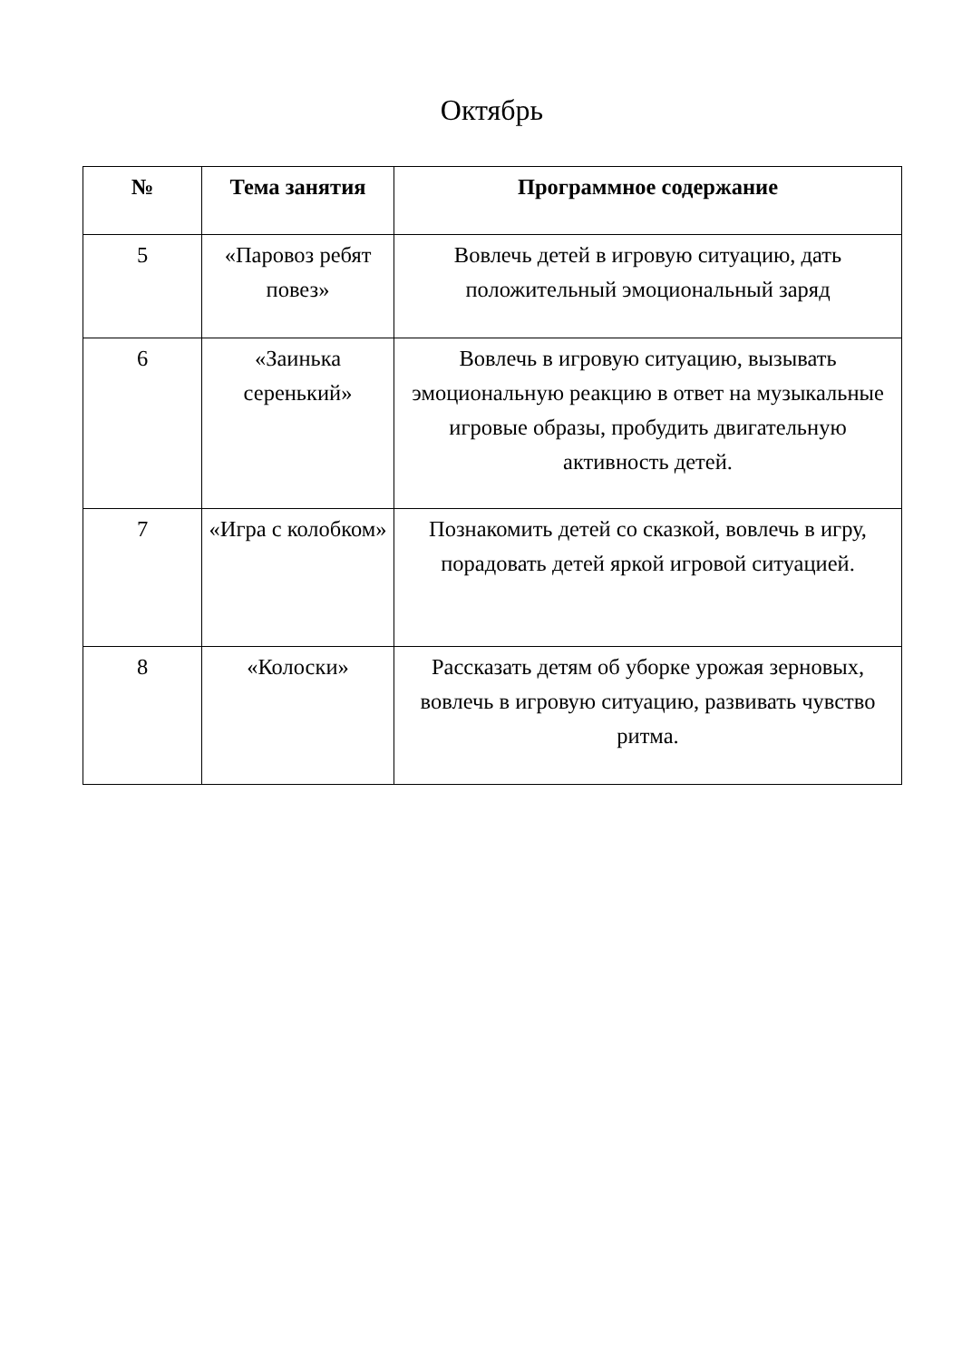Октябрь
| № | Тема занятия | Программное содержание |
| --- | --- | --- |
| 5 | «Паровоз ребят повез» | Вовлечь детей в игровую ситуацию, дать положительный эмоциональный заряд |
| 6 | «Заинька серенький» | Вовлечь в игровую ситуацию, вызывать эмоциональную реакцию в ответ на музыкальные игровые образы, пробудить двигательную активность детей. |
| 7 | «Игра с колобком» | Познакомить детей со сказкой, вовлечь в игру, порадовать детей яркой игровой ситуацией. |
| 8 | «Колоски» | Рассказать детям об уборке урожая зерновых, вовлечь в игровую ситуацию, развивать чувство ритма. |